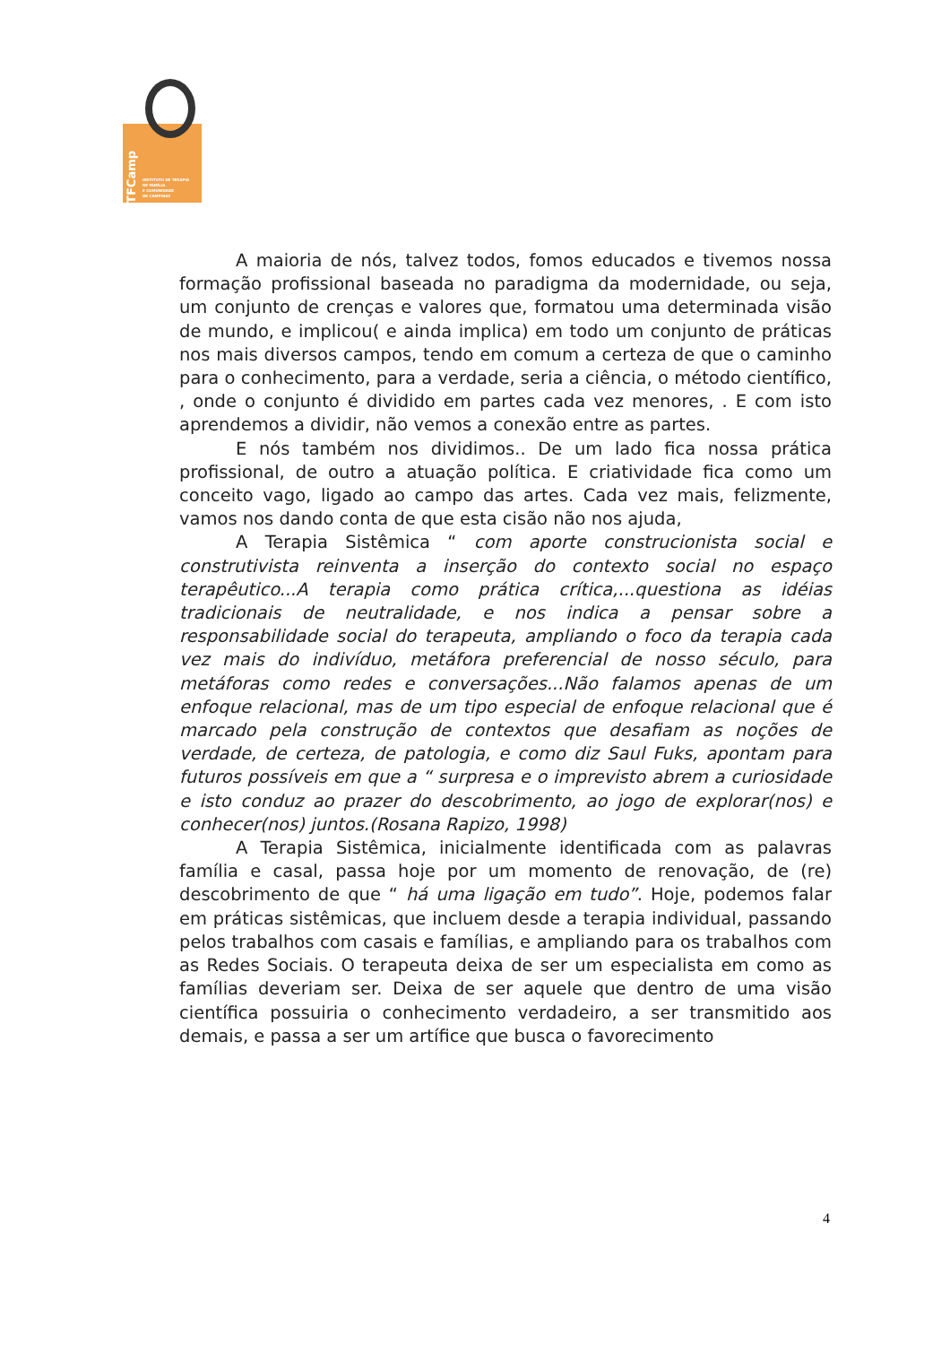ITFCamp
INSTITUTO DE TERAPIA
DE FAMÍLIA
E COMUNIDADE
DE CAMPINAS
A maioria de nós, talvez todos, fomos educados e tivemos nossa formação profissional baseada no paradigma da modernidade, ou seja, um conjunto de crenças e valores que, formatou uma determinada visão de mundo, e implicou( e ainda implica) em todo um conjunto de práticas nos mais diversos campos, tendo em comum a certeza de que o caminho para o conhecimento, para a verdade, seria a ciência, o método científico, , onde o conjunto é dividido em partes cada vez menores, . E com isto aprendemos a dividir, não vemos a conexão entre as partes.
E nós também nos dividimos.. De um lado fica nossa prática profissional, de outro a atuação política. E criatividade fica como um conceito vago, ligado ao campo das artes. Cada vez mais, felizmente, vamos nos dando conta de que esta cisão não nos ajuda,
A Terapia Sistêmica “ com aporte construcionista social e construtivista reinventa a inserção do contexto social no espaço terapêutico...A terapia como prática crítica,...questiona as idéias tradicionais de neutralidade, e nos indica a pensar sobre a responsabilidade social do terapeuta, ampliando o foco da terapia cada vez mais do indivíduo, metáfora preferencial de nosso século, para metáforas como redes e conversações...Não falamos apenas de um enfoque relacional, mas de um tipo especial de enfoque relacional que é marcado pela construção de contextos que desafiam as noções de verdade, de certeza, de patologia, e como diz Saul Fuks, apontam para futuros possíveis em que a “ surpresa e o imprevisto abrem a curiosidade e isto conduz ao prazer do descobrimento, ao jogo de explorar(nos) e conhecer(nos) juntos.(Rosana Rapizo, 1998)
A Terapia Sistêmica, inicialmente identificada com as palavras família e casal, passa hoje por um momento de renovação, de (re) descobrimento de que “ há uma ligação em tudo”. Hoje, podemos falar em práticas sistêmicas, que incluem desde a terapia individual, passando pelos trabalhos com casais e famílias, e ampliando para os trabalhos com as Redes Sociais. O terapeuta deixa de ser um especialista em como as famílias deveriam ser. Deixa de ser aquele que dentro de uma visão científica possuiria o conhecimento verdadeiro, a ser transmitido aos demais, e passa a ser um artífice que busca o favorecimento
4